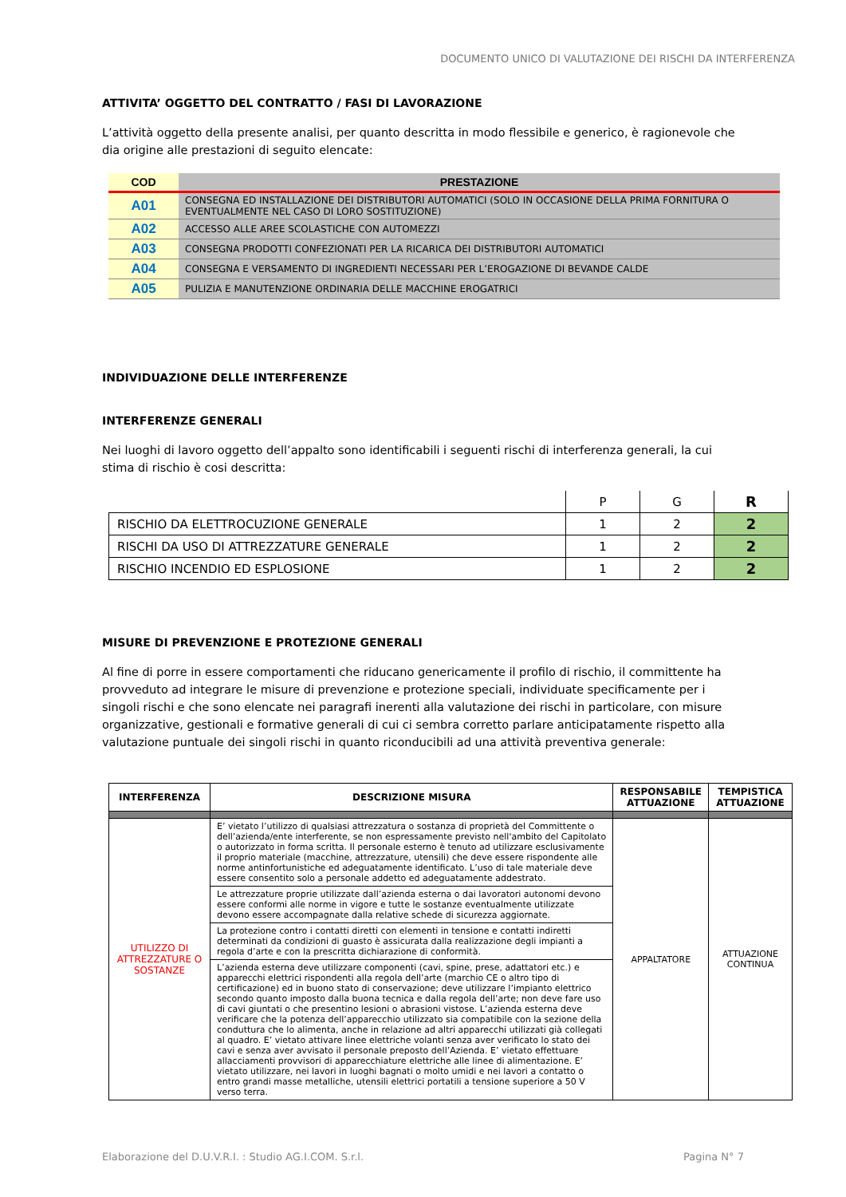DOCUMENTO UNICO DI VALUTAZIONE DEI RISCHI DA INTERFERENZA
ATTIVITA’ OGGETTO DEL CONTRATTO / FASI DI LAVORAZIONE
L’attività oggetto della presente analisi, per quanto descritta in modo flessibile e generico, è ragionevole che dia origine alle prestazioni di seguito elencate:
| COD | PRESTAZIONE |
| --- | --- |
| A01 | CONSEGNA ED INSTALLAZIONE DEI DISTRIBUTORI AUTOMATICI (SOLO IN OCCASIONE DELLA PRIMA FORNITURA O EVENTUALMENTE NEL CASO DI LORO SOSTITUZIONE) |
| A02 | ACCESSO ALLE AREE SCOLASTICHE CON AUTOMEZZI |
| A03 | CONSEGNA PRODOTTI CONFEZIONATI PER LA RICARICA DEI DISTRIBUTORI AUTOMATICI |
| A04 | CONSEGNA E VERSAMENTO DI INGREDIENTI NECESSARI PER L’EROGAZIONE DI BEVANDE CALDE |
| A05 | PULIZIA E MANUTENZIONE ORDINARIA DELLE MACCHINE EROGATRICI |
INDIVIDUAZIONE DELLE INTERFERENZE
INTERFERENZE GENERALI
Nei luoghi di lavoro oggetto dell’appalto sono identificabili i seguenti rischi di interferenza generali, la cui stima di rischio è cosi descritta:
| | P | G | R |
| RISCHIO DA ELETTROCUZIONE GENERALE | 1 | 2 | 2 |
| RISCHI DA USO DI ATTREZZATURE GENERALE | 1 | 2 | 2 |
| RISCHIO INCENDIO ED ESPLOSIONE | 1 | 2 | 2 |
MISURE DI PREVENZIONE E PROTEZIONE GENERALI
Al fine di porre in essere comportamenti che riducano genericamente il profilo di rischio, il committente ha provveduto ad integrare le misure di prevenzione e protezione speciali, individuate specificamente per i singoli rischi e che sono elencate nei paragrafi inerenti alla valutazione dei rischi in particolare, con misure organizzative, gestionali e formative generali di cui ci sembra corretto parlare anticipatamente rispetto alla valutazione puntuale dei singoli rischi in quanto riconducibili ad una attività preventiva generale:
| INTERFERENZA | DESCRIZIONE MISURA | RESPONSABILE ATTUAZIONE | TEMPISTICA ATTUAZIONE |
| --- | --- | --- | --- |
| UTILIZZO DI ATTREZZATURE O SOSTANZE | E’ vietato l’utilizzo di qualsiasi attrezzatura o sostanza di proprietà del Committente o dell’azienda/ente interferente, se non espressamente previsto nell'ambito del Capitolato o autorizzato in forma scritta. Il personale esterno è tenuto ad utilizzare esclusivamente il proprio materiale (macchine, attrezzature, utensili) che deve essere rispondente alle norme antinfortunistiche ed adeguatamente identificato. L’uso di tale materiale deve essere consentito solo a personale addetto ed adeguatamente addestrato. | APPALTATORE | ATTUAZIONE CONTINUA |
| | Le attrezzature proprie utilizzate dall’azienda esterna o dai lavoratori autonomi devono essere conformi alle norme in vigore e tutte le sostanze eventualmente utilizzate devono essere accompagnate dalla relative schede di sicurezza aggiornate. | | |
| | La protezione contro i contatti diretti con elementi in tensione e contatti indiretti determinati da condizioni di guasto è assicurata dalla realizzazione degli impianti a regola d’arte e con la prescritta dichiarazione di conformità. | | |
| | L’azienda esterna deve utilizzare componenti (cavi, spine, prese, adattatori etc.) e apparecchi elettrici rispondenti alla regola dell’arte (marchio CE o altro tipo di certificazione) ed in buono stato di conservazione; deve utilizzare l’impianto elettrico secondo quanto imposto dalla buona tecnica e dalla regola dell’arte; non deve fare uso di cavi giuntati o che presentino lesioni o abrasioni vistose. L’azienda esterna deve verificare che la potenza dell’apparecchio utilizzato sia compatibile con la sezione della conduttura che lo alimenta, anche in relazione ad altri apparecchi utilizzati già collegati al quadro. E’ vietato attivare linee elettriche volanti senza aver verificato lo stato dei cavi e senza aver avvisato il personale preposto dell’Azienda. E’ vietato effettuare allacciamenti provvisori di apparecchiature elettriche alle linee di alimentazione. E’ vietato utilizzare, nei lavori in luoghi bagnati o molto umidi e nei lavori a contatto o entro grandi masse metalliche, utensili elettrici portatili a tensione superiore a 50 V verso terra. | | |
Elaborazione del D.U.V.R.I. : Studio AG.I.COM. S.r.l. Pagina N° 7